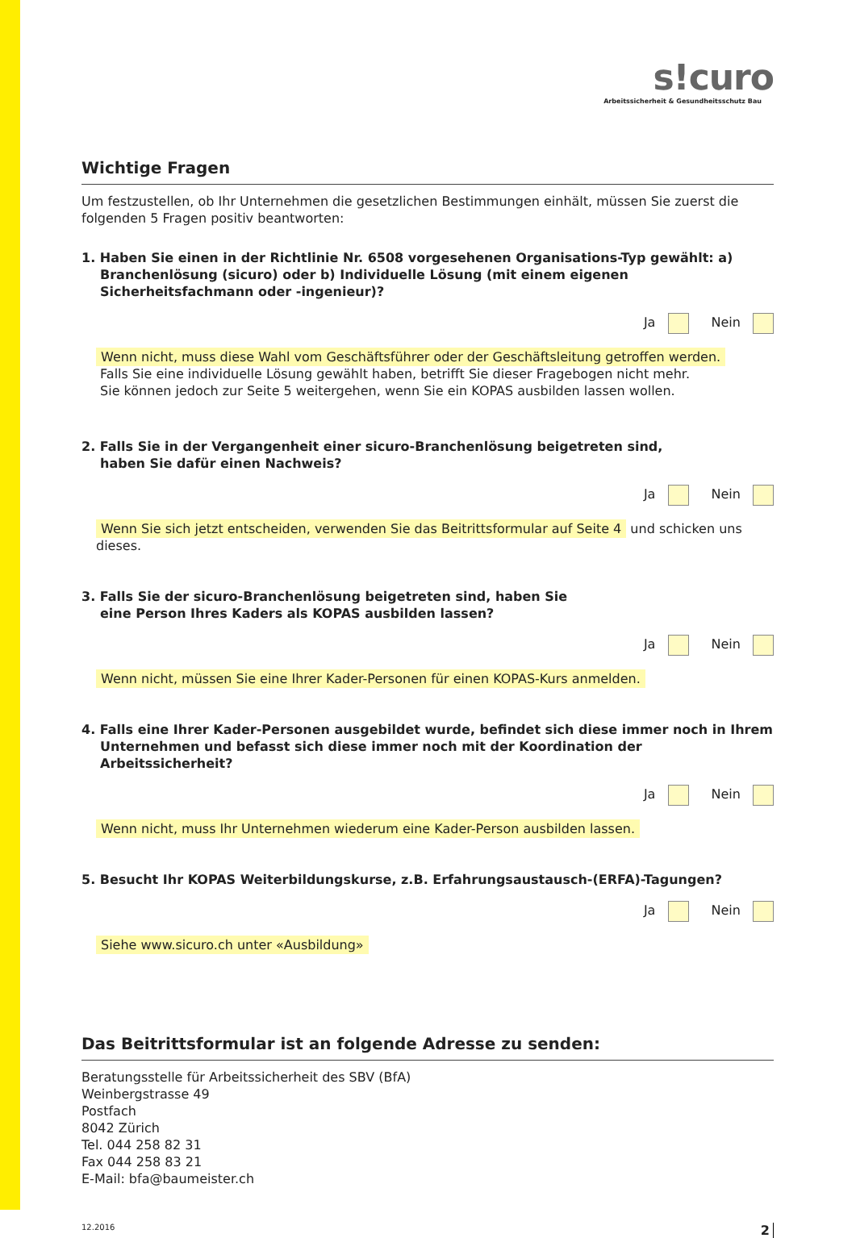s!curo
Arbeitssicherheit & Gesundheitsschutz Bau
Wichtige Fragen
Um festzustellen, ob Ihr Unternehmen die gesetzlichen Bestimmungen einhält, müssen Sie zuerst die folgenden 5 Fragen positiv beantworten:
1. Haben Sie einen in der Richtlinie Nr. 6508 vorgesehenen Organisations-Typ gewählt: a) Branchenlösung (sicuro) oder b) Individuelle Lösung (mit einem eigenen Sicherheitsfachmann oder -ingenieur)?
Ja Nein
Wenn nicht, muss diese Wahl vom Geschäftsführer oder der Geschäftsleitung getroffen werden.
Falls Sie eine individuelle Lösung gewählt haben, betrifft Sie dieser Fragebogen nicht mehr.
Sie können jedoch zur Seite 5 weitergehen, wenn Sie ein KOPAS ausbilden lassen wollen.
2. Falls Sie in der Vergangenheit einer sicuro-Branchenlösung beigetreten sind,
haben Sie dafür einen Nachweis?
Ja Nein
Wenn Sie sich jetzt entscheiden, verwenden Sie das Beitrittsformular auf Seite 4 und schicken uns dieses.
3. Falls Sie der sicuro-Branchenlösung beigetreten sind, haben Sie
eine Person Ihres Kaders als KOPAS ausbilden lassen?
Ja Nein
Wenn nicht, müssen Sie eine Ihrer Kader-Personen für einen KOPAS-Kurs anmelden.
4. Falls eine Ihrer Kader-Personen ausgebildet wurde, befindet sich diese immer noch in Ihrem Unternehmen und befasst sich diese immer noch mit der Koordination der Arbeitssicherheit?
Ja Nein
Wenn nicht, muss Ihr Unternehmen wiederum eine Kader-Person ausbilden lassen.
5. Besucht Ihr KOPAS Weiterbildungskurse, z.B. Erfahrungsaustausch-(ERFA)-Tagungen?
Ja Nein
Siehe www.sicuro.ch unter «Ausbildung»
Das Beitrittsformular ist an folgende Adresse zu senden:
Beratungsstelle für Arbeitssicherheit des SBV (BfA)
Weinbergstrasse 49
Postfach
8042 Zürich
Tel. 044 258 82 31
Fax 044 258 83 21
E-Mail: bfa@baumeister.ch
12.2016 2